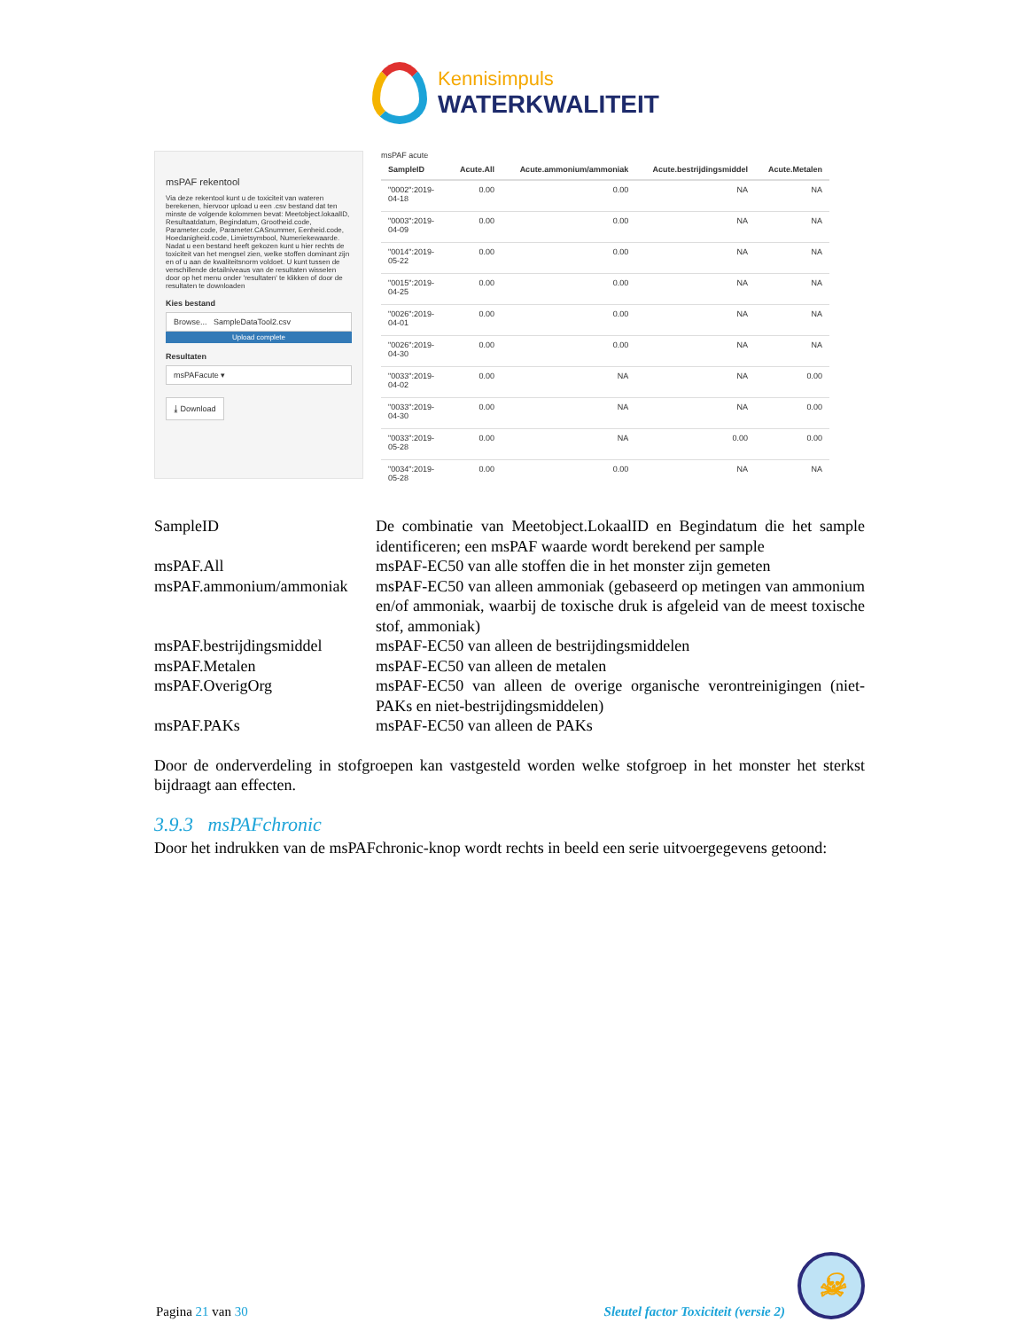Kennisimpuls
WATERKWALITEIT
msPAF rekentool
Via deze rekentool kunt u de toxiciteit van wateren berekenen, hiervoor upload u een .csv bestand dat ten minste de volgende kolommen bevat: Meetobject.lokaalID, Resultaatdatum, Begindatum, Grootheid.code, Parameter.code, Parameter.CASnummer, Eenheid.code, Hoedanigheid.code, Limietsymbool, Numeriekewaarde. Nadat u een bestand heeft gekozen kunt u hier rechts de toxiciteit van het mengsel zien, welke stoffen dominant zijn en of u aan de kwaliteitsnorm voldoet. U kunt tussen de verschillende detailniveaus van de resultaten wisselen door op het menu onder 'resultaten' te klikken of door de resultaten te downloaden
Kies bestand
Browse... SampleDataTool2.csv
Upload complete
Resultaten
msPAFacute ▾
⤓ Download
msPAF acute
| SampleID | Acute.All | Acute.ammonium/ammoniak | Acute.bestrijdingsmiddel | Acute.Metalen |
| --- | --- | --- | --- | --- |
| "0002":2019-04-18 | 0.00 | 0.00 | NA | NA |
| "0003":2019-04-09 | 0.00 | 0.00 | NA | NA |
| "0014":2019-05-22 | 0.00 | 0.00 | NA | NA |
| "0015":2019-04-25 | 0.00 | 0.00 | NA | NA |
| "0026":2019-04-01 | 0.00 | 0.00 | NA | NA |
| "0026":2019-04-30 | 0.00 | 0.00 | NA | NA |
| "0033":2019-04-02 | 0.00 | NA | NA | 0.00 |
| "0033":2019-04-30 | 0.00 | NA | NA | 0.00 |
| "0033":2019-05-28 | 0.00 | NA | 0.00 | 0.00 |
| "0034":2019-05-28 | 0.00 | 0.00 | NA | NA |
| SampleID | De combinatie van Meetobject.LokaalID en Begindatum die het sample identificeren; een msPAF waarde wordt berekend per sample |
| msPAF.All | msPAF-EC50 van alle stoffen die in het monster zijn gemeten |
| msPAF.ammonium/ammoniak | msPAF-EC50 van alleen ammoniak (gebaseerd op metingen van ammonium en/of ammoniak, waarbij de toxische druk is afgeleid van de meest toxische stof, ammoniak) |
| msPAF.bestrijdingsmiddel | msPAF-EC50 van alleen de bestrijdingsmiddelen |
| msPAF.Metalen | msPAF-EC50 van alleen de metalen |
| msPAF.OverigOrg | msPAF-EC50 van alleen de overige organische verontreinigingen (niet-PAKs en niet-bestrijdingsmiddelen) |
| msPAF.PAKs | msPAF-EC50 van alleen de PAKs |
Door de onderverdeling in stofgroepen kan vastgesteld worden welke stofgroep in het monster het sterkst bijdraagt aan effecten.
3.9.3 msPAFchronic
Door het indrukken van de msPAFchronic-knop wordt rechts in beeld een serie uitvoergegevens getoond:
Pagina 21 van 30
Sleutel factor Toxiciteit (versie 2)
☠